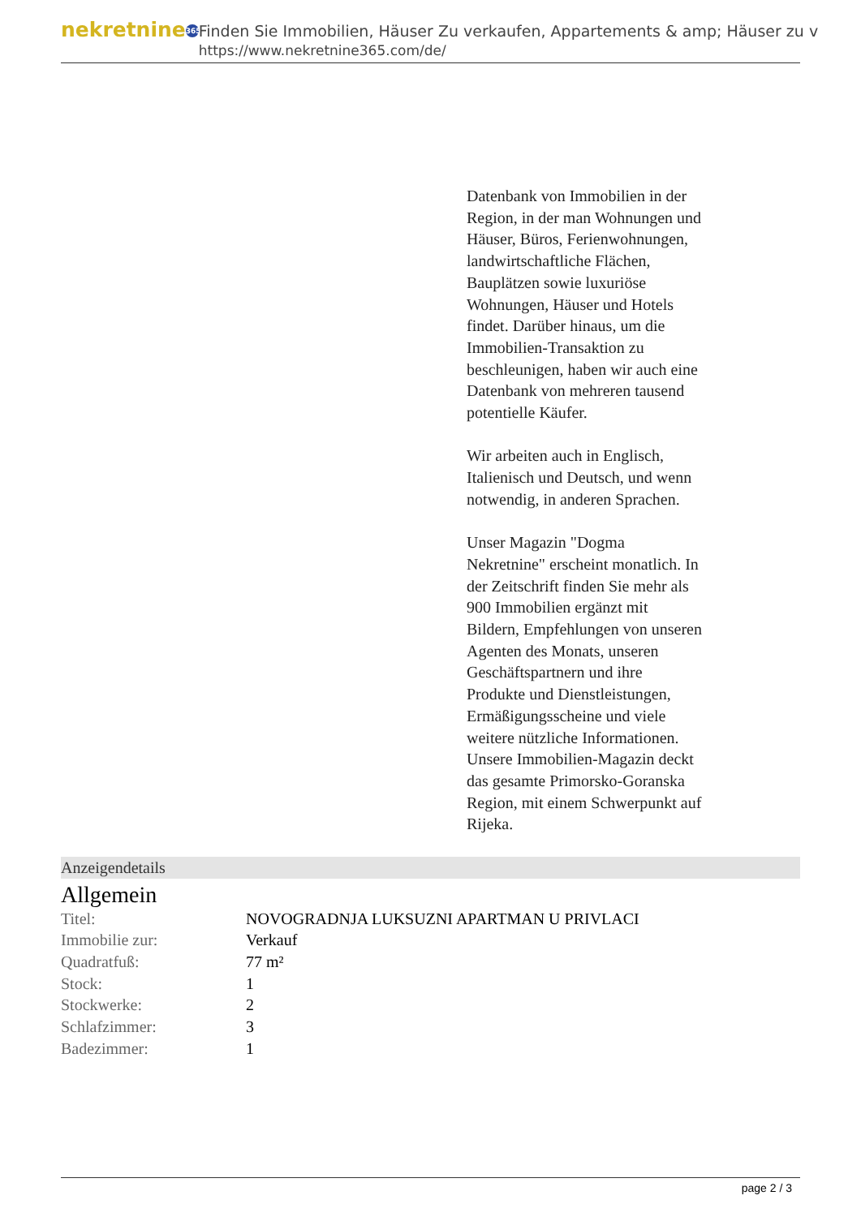nekretnine 365
Finden Sie Immobilien, Häuser Zu verkaufen, Appartements & amp; Häuser zu v
https://www.nekretnine365.com/de/
Datenbank von Immobilien in der Region, in der man Wohnungen und Häuser, Büros, Ferienwohnungen, landwirtschaftliche Flächen, Bauplätzen sowie luxuriöse Wohnungen, Häuser und Hotels findet. Darüber hinaus, um die Immobilien-Transaktion zu beschleunigen, haben wir auch eine Datenbank von mehreren tausend potentielle Käufer.
Wir arbeiten auch in Englisch, Italienisch und Deutsch, und wenn notwendig, in anderen Sprachen.
Unser Magazin "Dogma Nekretnine" erscheint monatlich. In der Zeitschrift finden Sie mehr als 900 Immobilien ergänzt mit Bildern, Empfehlungen von unseren Agenten des Monats, unseren Geschäftspartnern und ihre Produkte und Dienstleistungen, Ermäßigungsscheine und viele weitere nützliche Informationen. Unsere Immobilien-Magazin deckt das gesamte Primorsko-Goranska Region, mit einem Schwerpunkt auf Rijeka.
Anzeigendetails
Allgemein
| Titel: | NOVOGRADNJA LUKSUZNI APARTMAN U PRIVLACI |
| Immobilie zur: | Verkauf |
| Quadratfuß: | 77 m² |
| Stock: | 1 |
| Stockwerke: | 2 |
| Schlafzimmer: | 3 |
| Badezimmer: | 1 |
page 2 / 3